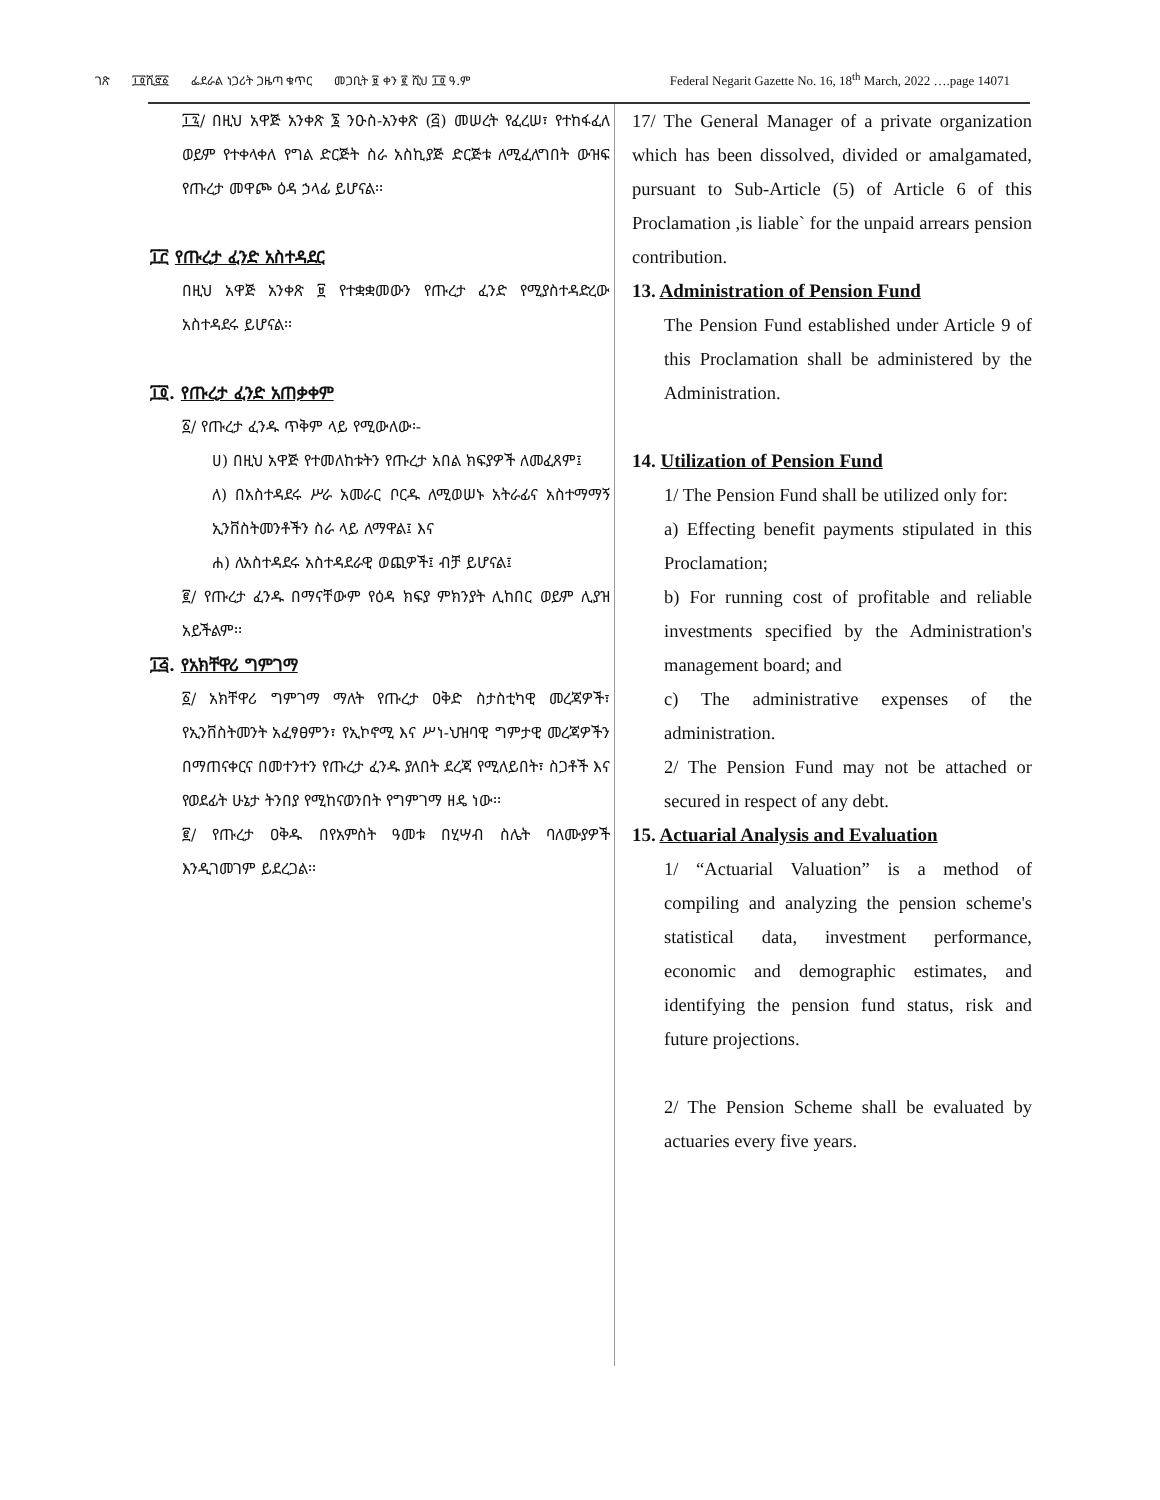ገጽ ፲፬ሺ፸፩ ፌደራል ነጋሪት ጋዜጣ ቁጥር መጋቢት ፱ ቀን ፪ ሺህ ፲፬ ዓ.ም Federal Negarit Gazette No. 16, 18<sup>th</sup> March, 2022 ….page 14071
፲፯/ በዚህ አዋጅ አንቀጽ ፮ ንዑስ-አንቀጽ (፭) መሠረት የፈረሠ፣ የተከፋፈለ ወይም የተቀላቀለ የግል ድርጅት ስራ አስኪያጅ ድርጅቱ ለሚፈለግበት ውዝፍ የጡረታ መዋጮ ዕዳ ኃላፊ ይሆናል፡፡
፲፫ የጡረታ ፈንድ አስተዳደር
በዚህ አዋጅ አንቀጽ ፱ የተቋቋመውን የጡረታ ፈንድ የሚያስተዳድረው አስተዳደሩ ይሆናል፡፡
፲፬. የጡረታ ፈንድ አጠቃቀም
፩/ የጡረታ ፈንዱ ጥቅም ላይ የሚውለው፡-
ሀ) በዚህ አዋጅ የተመለከቱትን የጡረታ አበል ክፍያዎች ለመፈጸም፤
ለ) በአስተዳደሩ ሥራ አመራር ቦርዱ ለሚወሠኑ አትራፊና አስተማማኝ ኢንቨስትመንቶችን ስራ ላይ ለማዋል፤ እና
ሐ) ለአስተዳደሩ አስተዳደራዊ ወጪዎች፤ ብቻ ይሆናል፤
፪/ የጡረታ ፈንዱ በማናቸውም የዕዳ ክፍያ ምክንያት ሊከበር ወይም ሊያዝ አይችልም፡፡
፲፭. የአክቸዋሪ ግምገማ
፩/ አክቸዋሪ ግምገማ ማለት የጡረታ ዐቅድ ስታስቲካዊ መረጃዎች፣ የኢንቨስትመንት አፈፃፀምን፣ የኢኮኖሚ እና ሥነ-ህዝባዊ ግምታዊ መረጃዎችን በማጠናቀርና በመተንተን የጡረታ ፈንዱ ያለበት ደረጃ የሚለይበት፣ ስጋቶች እና የወደፊት ሁኔታ ትንበያ የሚከናወንበት የግምገማ ዘዴ ነው፡፡
፪/ የጡረታ ዐቅዱ በየአምስት ዓመቱ በሂሣብ ስሌት ባለሙያዎች እንዲገመገም ይደረጋል፡፡
17/ The General Manager of a private organization which has been dissolved, divided or amalgamated, pursuant to Sub-Article (5) of Article 6 of this Proclamation ,is liable` for the unpaid arrears pension contribution.
13. Administration of Pension Fund
The Pension Fund established under Article 9 of this Proclamation shall be administered by the Administration.
14. Utilization of Pension Fund
1/ The Pension Fund shall be utilized only for:
a) Effecting benefit payments stipulated in this Proclamation;
b) For running cost of profitable and reliable investments specified by the Administration's management board; and
c) The administrative expenses of the administration.
2/ The Pension Fund may not be attached or secured in respect of any debt.
15. Actuarial Analysis and Evaluation
1/ “Actuarial Valuation” is a method of compiling and analyzing the pension scheme's statistical data, investment performance, economic and demographic estimates, and identifying the pension fund status, risk and future projections.
2/ The Pension Scheme shall be evaluated by actuaries every five years.